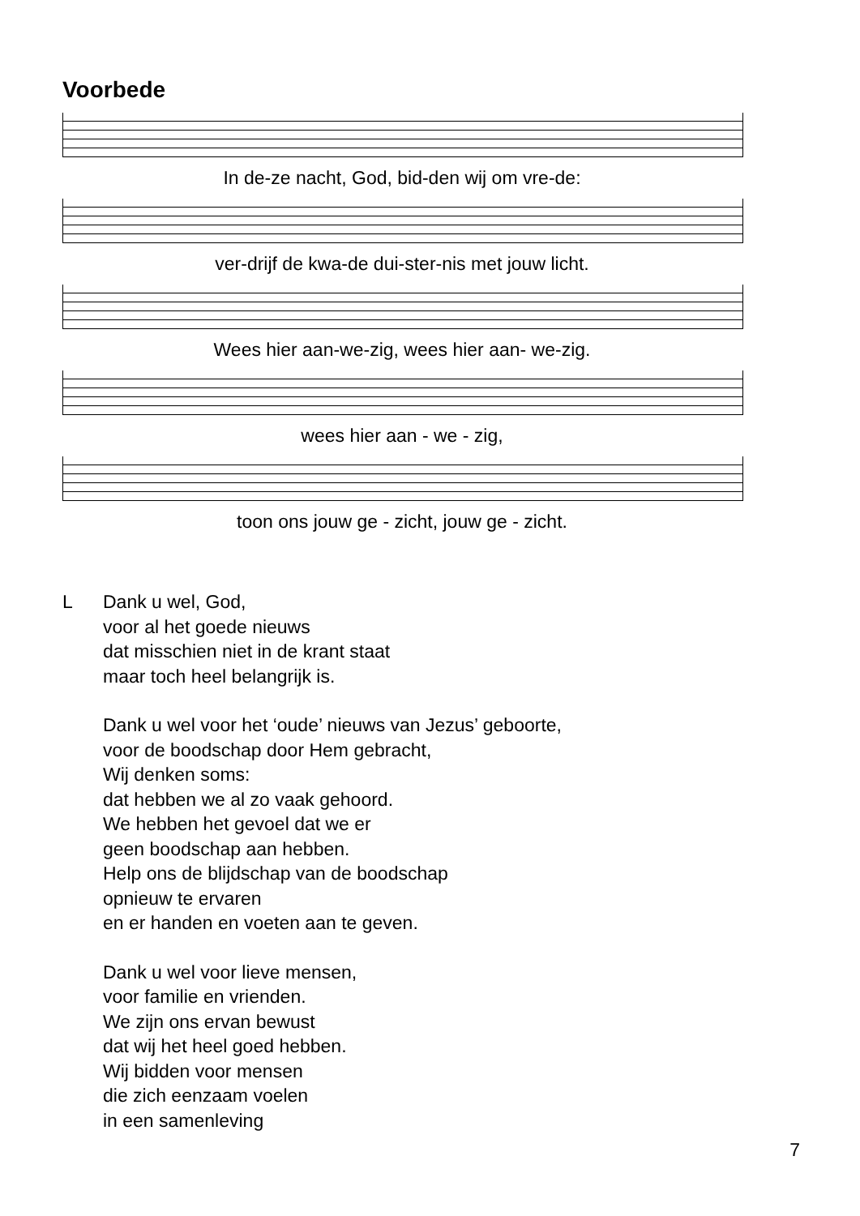Voorbede
In de-ze nacht, God, bid-den wij om vre-de:
ver-drijf de kwa-de dui-ster-nis met jouw licht.
Wees hier aan-we-zig, wees hier aan- we-zig.
wees hier aan - we - zig,
toon ons jouw ge - zicht, jouw ge - zicht.
L Dank u wel, God,
voor al het goede nieuws
dat misschien niet in de krant staat
maar toch heel belangrijk is.
Dank u wel voor het ‘oude’ nieuws van Jezus’ geboorte,
voor de boodschap door Hem gebracht,
Wij denken soms:
dat hebben we al zo vaak gehoord.
We hebben het gevoel dat we er
geen boodschap aan hebben.
Help ons de blijdschap van de boodschap
opnieuw te ervaren
en er handen en voeten aan te geven.
Dank u wel voor lieve mensen,
voor familie en vrienden.
We zijn ons ervan bewust
dat wij het heel goed hebben.
Wij bidden voor mensen
die zich eenzaam voelen
in een samenleving
7